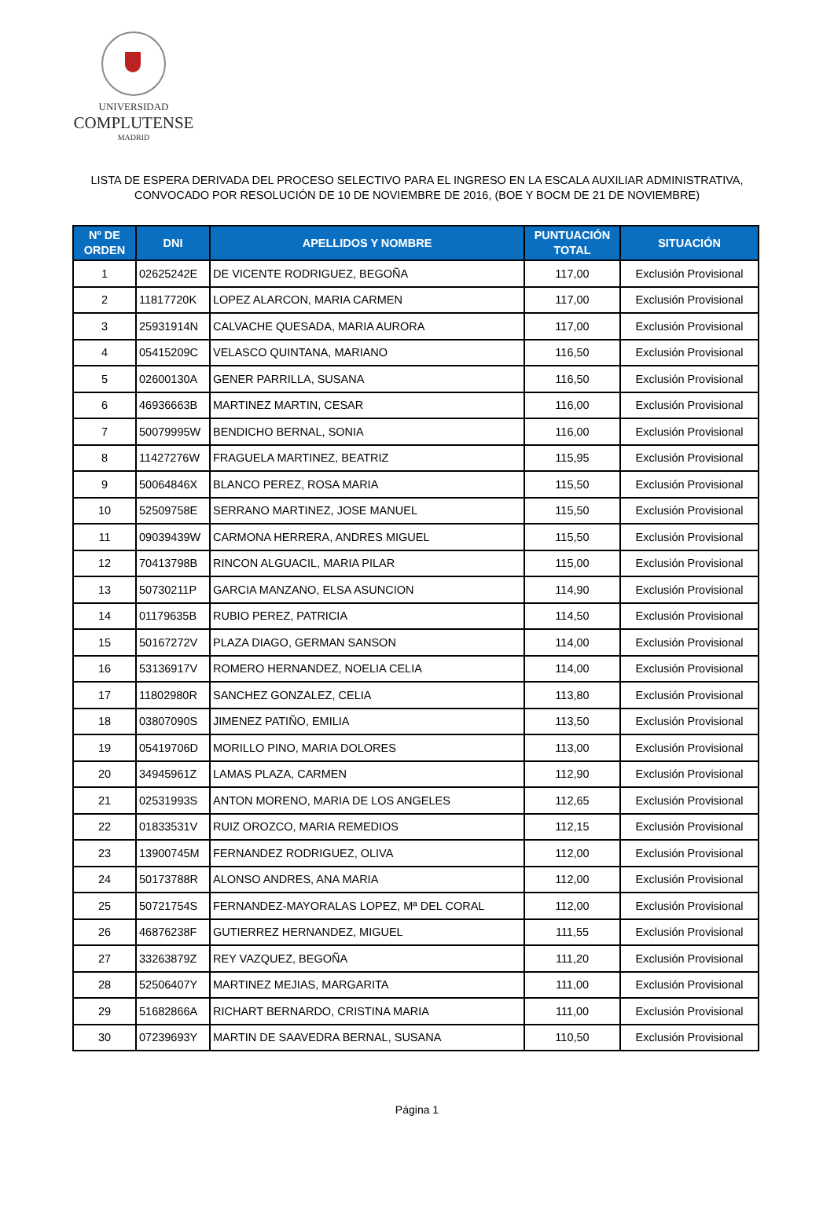UNIVERSIDAD
COMPLUTENSE
MADRID
LISTA DE ESPERA DERIVADA DEL PROCESO SELECTIVO PARA EL INGRESO EN LA ESCALA AUXILIAR ADMINISTRATIVA,
CONVOCADO POR RESOLUCIÓN DE 10 DE NOVIEMBRE DE 2016, (BOE Y BOCM DE 21 DE NOVIEMBRE)
| Nº DE ORDEN | DNI | APELLIDOS Y NOMBRE | PUNTUACIÓN TOTAL | SITUACIÓN |
| --- | --- | --- | --- | --- |
| 1 | 02625242E | DE VICENTE RODRIGUEZ, BEGOÑA | 117,00 | Exclusión Provisional |
| 2 | 11817720K | LOPEZ ALARCON, MARIA CARMEN | 117,00 | Exclusión Provisional |
| 3 | 25931914N | CALVACHE QUESADA, MARIA AURORA | 117,00 | Exclusión Provisional |
| 4 | 05415209C | VELASCO QUINTANA, MARIANO | 116,50 | Exclusión Provisional |
| 5 | 02600130A | GENER PARRILLA, SUSANA | 116,50 | Exclusión Provisional |
| 6 | 46936663B | MARTINEZ MARTIN, CESAR | 116,00 | Exclusión Provisional |
| 7 | 50079995W | BENDICHO BERNAL, SONIA | 116,00 | Exclusión Provisional |
| 8 | 11427276W | FRAGUELA MARTINEZ, BEATRIZ | 115,95 | Exclusión Provisional |
| 9 | 50064846X | BLANCO PEREZ, ROSA MARIA | 115,50 | Exclusión Provisional |
| 10 | 52509758E | SERRANO MARTINEZ, JOSE MANUEL | 115,50 | Exclusión Provisional |
| 11 | 09039439W | CARMONA HERRERA, ANDRES MIGUEL | 115,50 | Exclusión Provisional |
| 12 | 70413798B | RINCON ALGUACIL, MARIA PILAR | 115,00 | Exclusión Provisional |
| 13 | 50730211P | GARCIA MANZANO, ELSA ASUNCION | 114,90 | Exclusión Provisional |
| 14 | 01179635B | RUBIO PEREZ, PATRICIA | 114,50 | Exclusión Provisional |
| 15 | 50167272V | PLAZA DIAGO, GERMAN SANSON | 114,00 | Exclusión Provisional |
| 16 | 53136917V | ROMERO HERNANDEZ, NOELIA CELIA | 114,00 | Exclusión Provisional |
| 17 | 11802980R | SANCHEZ GONZALEZ, CELIA | 113,80 | Exclusión Provisional |
| 18 | 03807090S | JIMENEZ PATIÑO, EMILIA | 113,50 | Exclusión Provisional |
| 19 | 05419706D | MORILLO PINO, MARIA DOLORES | 113,00 | Exclusión Provisional |
| 20 | 34945961Z | LAMAS PLAZA, CARMEN | 112,90 | Exclusión Provisional |
| 21 | 02531993S | ANTON MORENO, MARIA DE LOS ANGELES | 112,65 | Exclusión Provisional |
| 22 | 01833531V | RUIZ OROZCO, MARIA REMEDIOS | 112,15 | Exclusión Provisional |
| 23 | 13900745M | FERNANDEZ RODRIGUEZ, OLIVA | 112,00 | Exclusión Provisional |
| 24 | 50173788R | ALONSO ANDRES, ANA MARIA | 112,00 | Exclusión Provisional |
| 25 | 50721754S | FERNANDEZ-MAYORALAS LOPEZ, Mª DEL CORAL | 112,00 | Exclusión Provisional |
| 26 | 46876238F | GUTIERREZ HERNANDEZ, MIGUEL | 111,55 | Exclusión Provisional |
| 27 | 33263879Z | REY VAZQUEZ, BEGOÑA | 111,20 | Exclusión Provisional |
| 28 | 52506407Y | MARTINEZ MEJIAS, MARGARITA | 111,00 | Exclusión Provisional |
| 29 | 51682866A | RICHART BERNARDO, CRISTINA MARIA | 111,00 | Exclusión Provisional |
| 30 | 07239693Y | MARTIN DE SAAVEDRA BERNAL, SUSANA | 110,50 | Exclusión Provisional |
Página 1